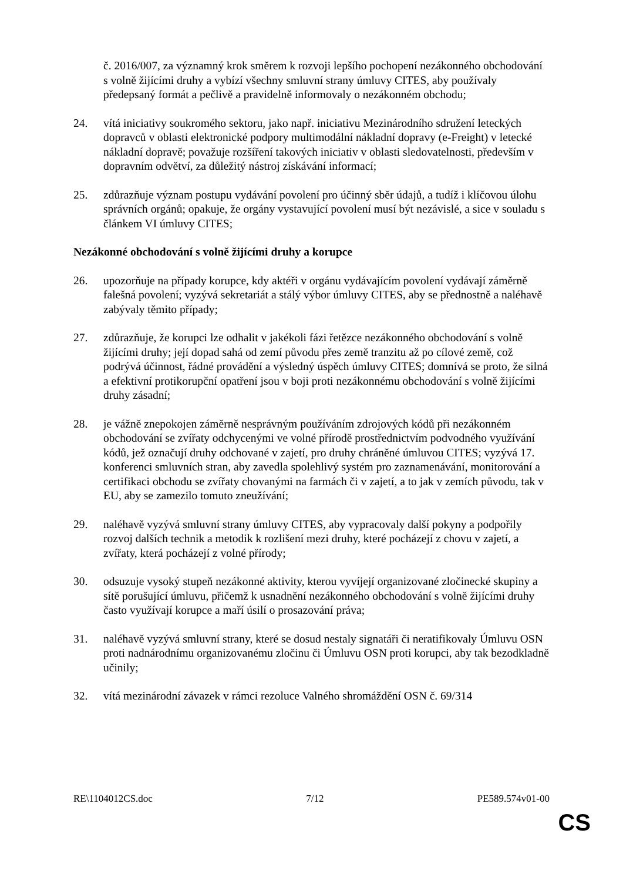č. 2016/007, za významný krok směrem k rozvoji lepšího pochopení nezákonného obchodování s volně žijícími druhy a vybízí všechny smluvní strany úmluvy CITES, aby používaly předepsaný formát a pečlivě a pravidelně informovaly o nezákonném obchodu;
24. vítá iniciativy soukromého sektoru, jako např. iniciativu Mezinárodního sdružení leteckých dopravců v oblasti elektronické podpory multimodální nákladní dopravy (e-Freight) v letecké nákladní dopravě; považuje rozšíření takových iniciativ v oblasti sledovatelnosti, především v dopravním odvětví, za důležitý nástroj získávání informací;
25. zdůrazňuje význam postupu vydávání povolení pro účinný sběr údajů, a tudíž i klíčovou úlohu správních orgánů; opakuje, že orgány vystavující povolení musí být nezávislé, a sice v souladu s článkem VI úmluvy CITES;
Nezákonné obchodování s volně žijícími druhy a korupce
26. upozorňuje na případy korupce, kdy aktéři v orgánu vydávajícím povolení vydávají záměrně falešná povolení; vyzývá sekretariát a stálý výbor úmluvy CITES, aby se přednostně a naléhavě zabývaly těmito případy;
27. zdůrazňuje, že korupci lze odhalit v jakékoli fázi řetězce nezákonného obchodování s volně žijícími druhy; její dopad sahá od zemí původu přes země tranzitu až po cílové země, což podrývá účinnost, řádné provádění a výsledný úspěch úmluvy CITES; domnívá se proto, že silná a efektivní protikorupční opatření jsou v boji proti nezákonnému obchodování s volně žijícími druhy zásadní;
28. je vážně znepokojen záměrně nesprávným používáním zdrojových kódů při nezákonném obchodování se zvířaty odchycenými ve volné přírodě prostřednictvím podvodného využívání kódů, jež označují druhy odchované v zajetí, pro druhy chráněné úmluvou CITES; vyzývá 17. konferenci smluvních stran, aby zavedla spolehlivý systém pro zaznamenávání, monitorování a certifikaci obchodu se zvířaty chovanými na farmách či v zajetí, a to jak v zemích původu, tak v EU, aby se zamezilo tomuto zneužívání;
29. naléhavě vyzývá smluvní strany úmluvy CITES, aby vypracovaly další pokyny a podpořily rozvoj dalších technik a metodik k rozlišení mezi druhy, které pocházejí z chovu v zajetí, a zvířaty, která pocházejí z volné přírody;
30. odsuzuje vysoký stupeň nezákonné aktivity, kterou vyvíjejí organizované zločinecké skupiny a sítě porušující úmluvu, přičemž k usnadnění nezákonného obchodování s volně žijícími druhy často využívají korupce a maří úsilí o prosazování práva;
31. naléhavě vyzývá smluvní strany, které se dosud nestaly signatáři či neratifikovaly Úmluvu OSN proti nadnárodnímu organizovanému zločinu či Úmluvu OSN proti korupci, aby tak bezodkladně učinily;
32. vítá mezinárodní závazek v rámci rezoluce Valného shromáždění OSN č. 69/314
RE\1104012CS.doc 7/12 PE589.574v01-00
CS